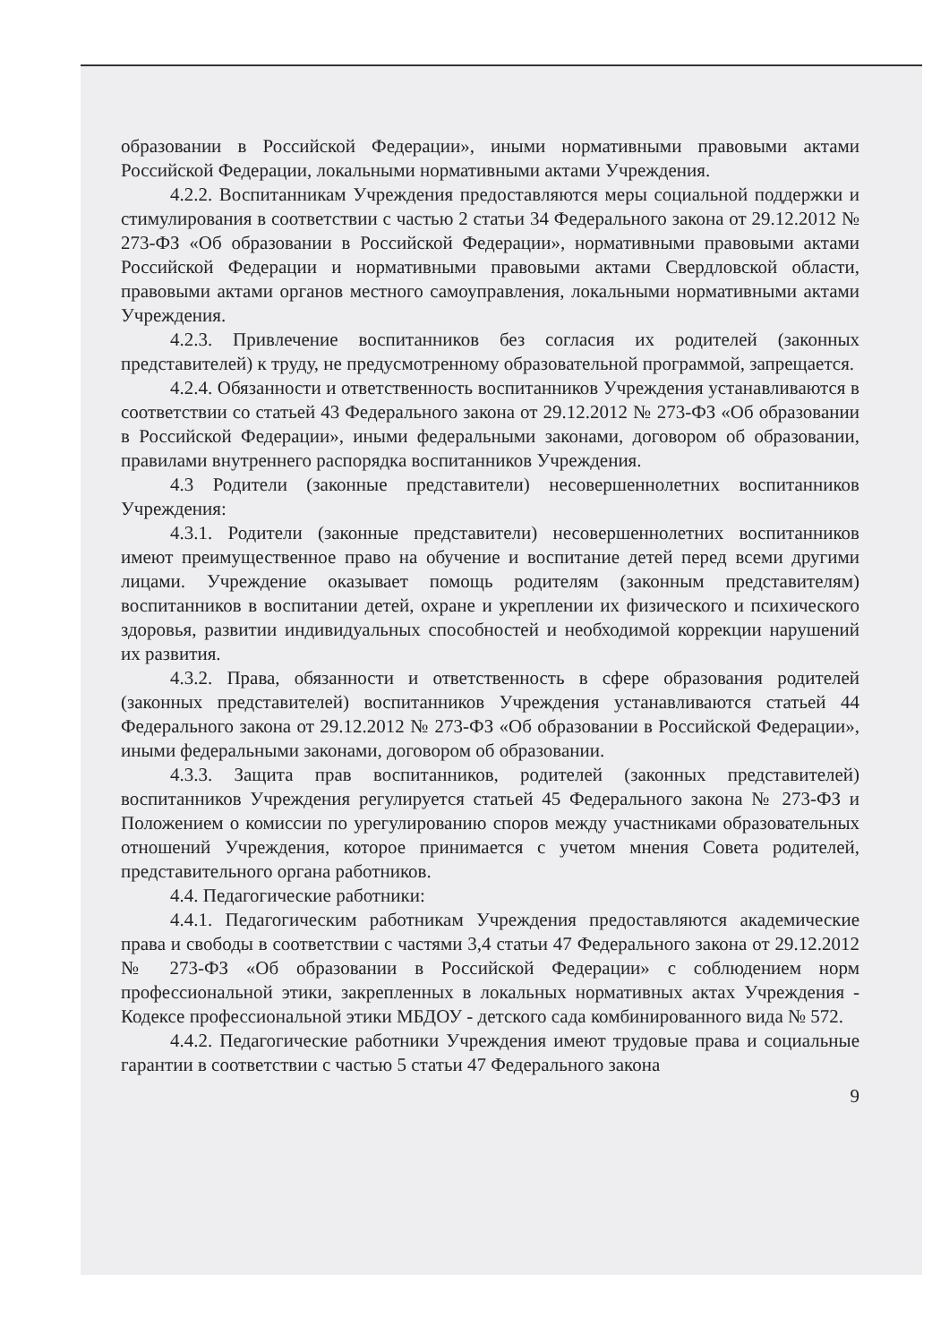образовании в Российской Федерации», иными нормативными правовыми актами Российской Федерации, локальными нормативными актами Учреждения.
4.2.2. Воспитанникам Учреждения предоставляются меры социальной поддержки и стимулирования в соответствии с частью 2 статьи 34 Федерального закона от 29.12.2012 № 273-ФЗ «Об образовании в Российской Федерации», нормативными правовыми актами Российской Федерации и нормативными правовыми актами Свердловской области, правовыми актами органов местного самоуправления, локальными нормативными актами Учреждения.
4.2.3. Привлечение воспитанников без согласия их родителей (законных представителей) к труду, не предусмотренному образовательной программой, запрещается.
4.2.4. Обязанности и ответственность воспитанников Учреждения устанавливаются в соответствии со статьей 43 Федерального закона от 29.12.2012 № 273-ФЗ «Об образовании в Российской Федерации», иными федеральными законами, договором об образовании, правилами внутреннего распорядка воспитанников Учреждения.
4.3 Родители (законные представители) несовершеннолетних воспитанников Учреждения:
4.3.1. Родители (законные представители) несовершеннолетних воспитанников имеют преимущественное право на обучение и воспитание детей перед всеми другими лицами. Учреждение оказывает помощь родителям (законным представителям) воспитанников в воспитании детей, охране и укреплении их физического и психического здоровья, развитии индивидуальных способностей и необходимой коррекции нарушений их развития.
4.3.2. Права, обязанности и ответственность в сфере образования родителей (законных представителей) воспитанников Учреждения устанавливаются статьей 44 Федерального закона от 29.12.2012 № 273-ФЗ «Об образовании в Российской Федерации», иными федеральными законами, договором об образовании.
4.3.3. Защита прав воспитанников, родителей (законных представителей) воспитанников Учреждения регулируется статьей 45 Федерального закона № 273-ФЗ и Положением о комиссии по урегулированию споров между участниками образовательных отношений Учреждения, которое принимается с учетом мнения Совета родителей, представительного органа работников.
4.4. Педагогические работники:
4.4.1. Педагогическим работникам Учреждения предоставляются академические права и свободы в соответствии с частями 3,4 статьи 47 Федерального закона от 29.12.2012 № 273-ФЗ «Об образовании в Российской Федерации» с соблюдением норм профессиональной этики, закрепленных в локальных нормативных актах Учреждения - Кодексе профессиональной этики МБДОУ - детского сада комбинированного вида № 572.
4.4.2. Педагогические работники Учреждения имеют трудовые права и социальные гарантии в соответствии с частью 5 статьи 47 Федерального закона
9